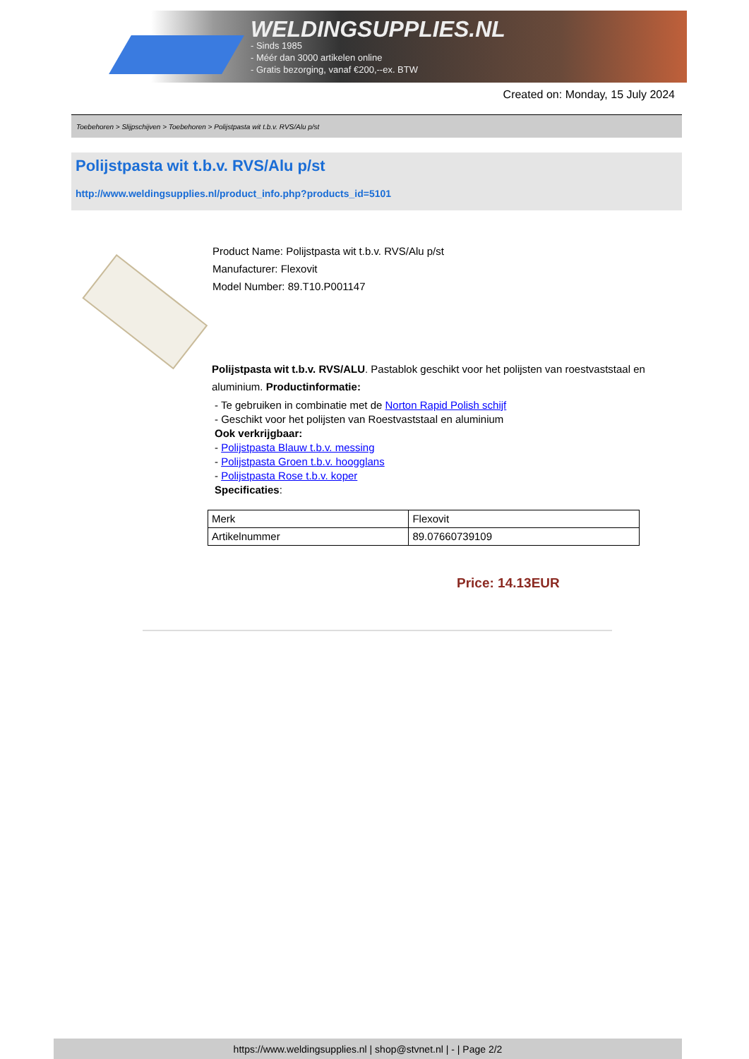WELDINGSUPPLIES.NL
- Sinds 1985
- Méér dan 3000 artikelen online
- Gratis bezorging, vanaf €200,--ex. BTW
Created on: Monday, 15 July 2024
Toebehoren > Slijpschijven > Toebehoren > Polijstpasta wit t.b.v. RVS/Alu p/st
Polijstpasta wit t.b.v. RVS/Alu p/st
http://www.weldingsupplies.nl/product_info.php?products_id=5101
Product Name: Polijstpasta wit t.b.v. RVS/Alu p/st
Manufacturer: Flexovit
Model Number: 89.T10.P001147
Polijstpasta wit t.b.v. RVS/ALU. Pastablok geschikt voor het polijsten van roestvaststaal en aluminium. Productinformatie:
- Te gebruiken in combinatie met de Norton Rapid Polish schijf
- Geschikt voor het polijsten van Roestvaststaal en aluminium
Ook verkrijgbaar:
- Polijstpasta Blauw t.b.v. messing
- Polijstpasta Groen t.b.v. hoogglans
- Polijstpasta Rose t.b.v. koper
Specificaties:
| Merk | Flexovit |
| Artikelnummer | 89.07660739109 |
Price: 14.13EUR
https://www.weldingsupplies.nl | shop@stvnet.nl | - | Page 2/2